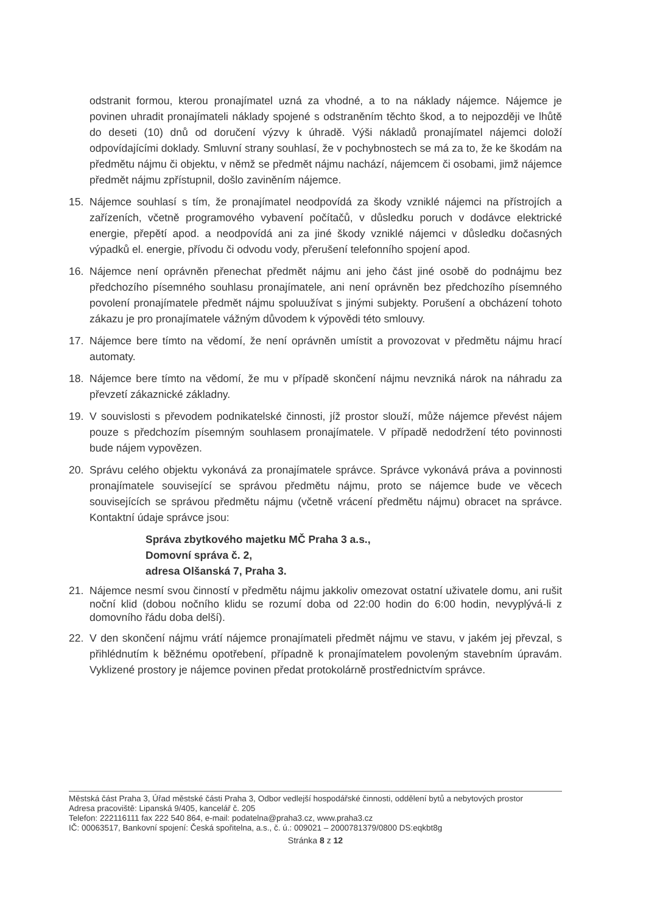odstranit formou, kterou pronajímatel uzná za vhodné, a to na náklady nájemce. Nájemce je povinen uhradit pronajímateli náklady spojené s odstraněním těchto škod, a to nejpozději ve lhůtě do deseti (10) dnů od doručení výzvy k úhradě. Výši nákladů pronajímatel nájemci doloží odpovídajícími doklady. Smluvní strany souhlasí, že v pochybnostech se má za to, že ke škodám na předmětu nájmu či objektu, v němž se předmět nájmu nachází, nájemcem či osobami, jimž nájemce předmět nájmu zpřístupnil, došlo zaviněním nájemce.
15. Nájemce souhlasí s tím, že pronajímatel neodpovídá za škody vzniklé nájemci na přístrojích a zařízeních, včetně programového vybavení počítačů, v důsledku poruch v dodávce elektrické energie, přepětí apod. a neodpovídá ani za jiné škody vzniklé nájemci v důsledku dočasných výpadků el. energie, přívodu či odvodu vody, přerušení telefonního spojení apod.
16. Nájemce není oprávněn přenechat předmět nájmu ani jeho část jiné osobě do podnájmu bez předchozího písemného souhlasu pronajímatele, ani není oprávněn bez předchozího písemného povolení pronajímatele předmět nájmu spoluužívat s jinými subjekty. Porušení a obcházení tohoto zákazu je pro pronajímatele vážným důvodem k výpovědi této smlouvy.
17. Nájemce bere tímto na vědomí, že není oprávněn umístit a provozovat v předmětu nájmu hrací automaty.
18. Nájemce bere tímto na vědomí, že mu v případě skončení nájmu nevzniká nárok na náhradu za převzetí zákaznické základny.
19. V souvislosti s převodem podnikatelské činnosti, jíž prostor slouží, může nájemce převést nájem pouze s předchozím písemným souhlasem pronajímatele. V případě nedodržení této povinnosti bude nájem vypovězen.
20. Správu celého objektu vykonává za pronajímatele správce. Správce vykonává práva a povinnosti pronajímatele související se správou předmětu nájmu, proto se nájemce bude ve věcech souvisejících se správou předmětu nájmu (včetně vrácení předmětu nájmu) obracet na správce. Kontaktní údaje správce jsou:
Správa zbytkového majetku MČ Praha 3 a.s.,
Domovní správa č. 2,
adresa Olšanská 7, Praha 3.
21. Nájemce nesmí svou činností v předmětu nájmu jakkoliv omezovat ostatní uživatele domu, ani rušit noční klid (dobou nočního klidu se rozumí doba od 22:00 hodin do 6:00 hodin, nevyplývá-li z domovního řádu doba delší).
22. V den skončení nájmu vrátí nájemce pronajímateli předmět nájmu ve stavu, v jakém jej převzal, s přihlédnutím k běžnému opotřebení, případně k pronajímatelem povoleným stavebním úpravám. Vyklizené prostory je nájemce povinen předat protokolárně prostřednictvím správce.
Městská část Praha 3, Úřad městské části Praha 3, Odbor vedlejší hospodářské činnosti, oddělení bytů a nebytových prostor
Adresa pracoviště: Lipanská 9/405, kancelář č. 205
Telefon: 222116111 fax 222 540 864, e-mail: podatelna@praha3.cz, www.praha3.cz
IČ: 00063517, Bankovní spojení: Česká spořitelna, a.s., č. ú.: 009021 – 2000781379/0800 DS:eqkbt8g
Stránka 8 z 12